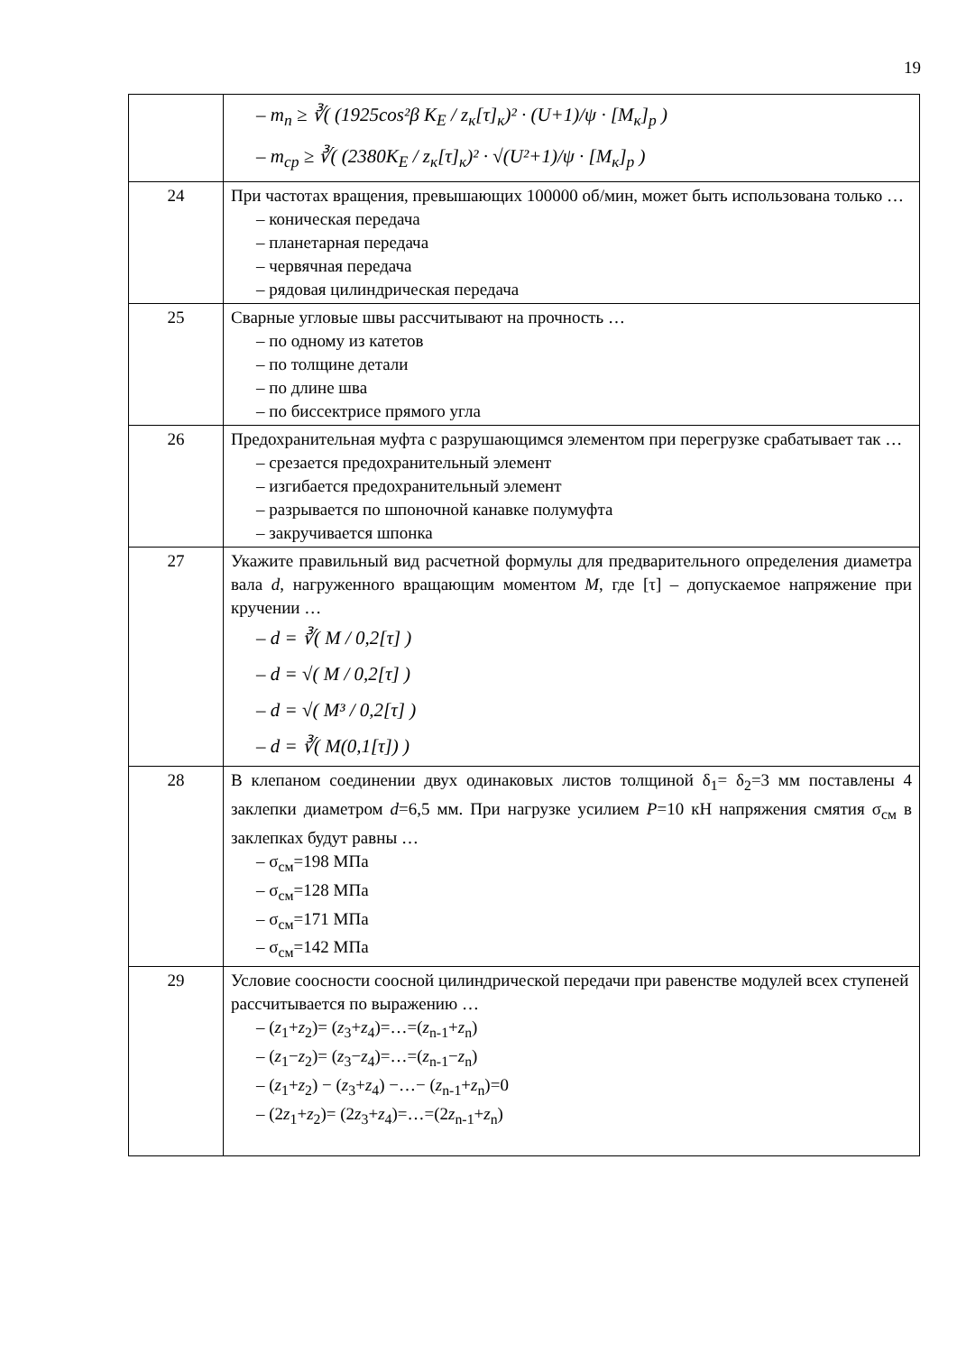19
| | – m<sub>n</sub> ≥ ∛( (1925cos²β K<sub>E</sub> / z<sub>к</sub>[τ]<sub>к</sub>)² · (U+1)/ψ · [M<sub>к</sub>]<sub>р</sub> ) – m<sub>ср</sub> ≥ ∛( (2380K<sub>E</sub> / z<sub>к</sub>[τ]<sub>к</sub>)² · √(U²+1)/ψ · [M<sub>к</sub>]<sub>р</sub> ) |
| 24 | При частотах вращения, превышающих 100000 об/мин, может быть использована только … – коническая передача – планетарная передача – червячная передача – рядовая цилиндрическая передача |
| 25 | Сварные угловые швы рассчитывают на прочность … – по одному из катетов – по толщине детали – по длине шва – по биссектрисе прямого угла |
| 26 | Предохранительная муфта с разрушающимся элементом при перегрузке срабатывает так … – срезается предохранительный элемент – изгибается предохранительный элемент – разрывается по шпоночной канавке полумуфта – закручивается шпонка |
| 27 | Укажите правильный вид расчетной формулы для предварительного определения диаметра вала d , нагруженного вращающим моментом M , где [τ] – допускаемое напряжение при кручении … – d = ∛( M / 0,2[τ] ) – d = √( M / 0,2[τ] ) – d = √( M³ / 0,2[τ] ) – d = ∛( M(0,1[τ]) ) |
| 28 | В клепаном соединении двух одинаковых листов толщиной δ<sub>1</sub>= δ<sub>2</sub>=3 мм поставлены 4 заклепки диаметром d =6,5 мм. При нагрузке усилием P =10 кН напряжения смятия σ<sub>см</sub> в заклепках будут равны … – σ<sub>см</sub>=198 МПа – σ<sub>см</sub>=128 МПа – σ<sub>см</sub>=171 МПа – σ<sub>см</sub>=142 МПа |
| 29 | Условие соосности соосной цилиндрической передачи при равенстве модулей всех ступеней рассчитывается по выражению … – ( z<sub>1</sub>+ z<sub>2</sub>)= ( z<sub>3</sub>+ z<sub>4</sub>)=…=( z<sub>n-1</sub>+ z<sub>n</sub>) – ( z<sub>1</sub>− z<sub>2</sub>)= ( z<sub>3</sub>− z<sub>4</sub>)=…=( z<sub>n-1</sub>− z<sub>n</sub>) – ( z<sub>1</sub>+ z<sub>2</sub>) − ( z<sub>3</sub>+ z<sub>4</sub>) −…− ( z<sub>n-1</sub>+ z<sub>n</sub>)=0 – (2 z<sub>1</sub>+ z<sub>2</sub>)= (2 z<sub>3</sub>+ z<sub>4</sub>)=…=(2 z<sub>n-1</sub>+ z<sub>n</sub>) |